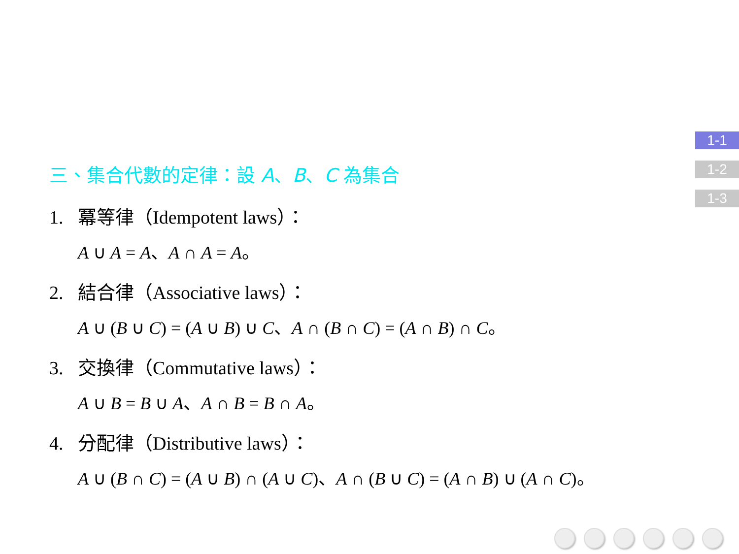1-1
1-2
1-3
三、集合代數的定律：設 A、B、C 為集合
1. 冪等律（Idempotent laws）：
A ∪ A = A、A ∩ A = A。
2. 結合律（Associative laws）：
A ∪ (B ∪ C) = (A ∪ B) ∪ C、A ∩ (B ∩ C) = (A ∩ B) ∩ C。
3. 交換律（Commutative laws）：
A ∪ B = B ∪ A、A ∩ B = B ∩ A。
4. 分配律（Distributive laws）：
A ∪ (B ∩ C) = (A ∪ B) ∩ (A ∪ C)、A ∩ (B ∪ C) = (A ∩ B) ∪ (A ∩ C)。